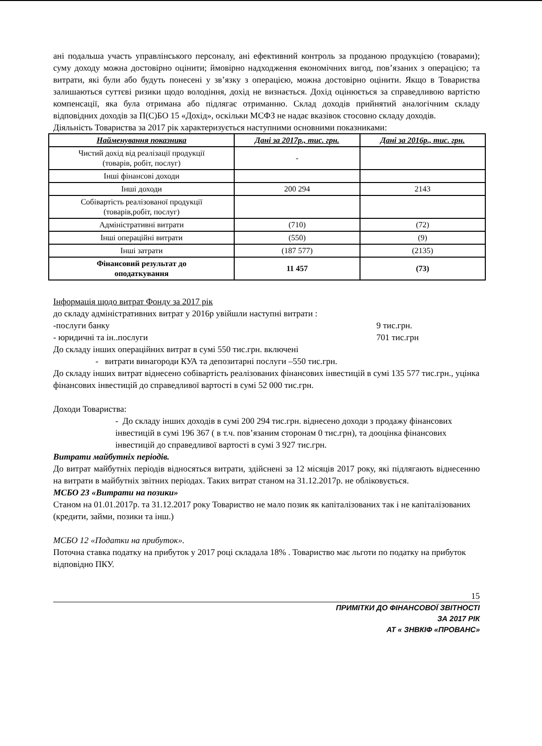ані подальша участь управлінського персоналу, ані ефективний контроль за проданою продукцією (товарами); суму доходу можна достовірно оцінити; ймовірно надходження економічних вигод, пов’язаних з операцією; та витрати, які були або будуть понесені у зв’язку з операцією, можна достовірно оцінити. Якщо в Товариства залишаються суттєві ризики щодо володіння, дохід не визнається. Дохід оцінюється за справедливою вартістю компенсації, яка була отримана або підлягає отриманню. Склад доходів прийнятий аналогічним складу відповідних доходів за П(С)БО 15 «Дохід», оскільки МСФЗ не надає вказівок стосовно складу доходів.
Діяльність Товариства за 2017 рік характеризується наступними основними показниками:
| Найменування показника | Дані за 2017р., тис. грн. | Дані за 2016р., тис. грн. |
| --- | --- | --- |
| Чистий дохід від реалізації продукції (товарів, робіт, послуг) | - | |
| Інші фінансові доходи | | |
| Інші доходи | 200 294 | 2143 |
| Собівартість реалізованої продукції (товарів,робіт, послуг) | | |
| Адміністративні витрати | (710) | (72) |
| Інші операційні витрати | (550) | (9) |
| Інші затрати | (187 577) | (2135) |
| Фінансовий результат до оподаткування | 11 457 | (73) |
Інформація щодо витрат Фонду за 2017 рік
до складу адміністративних витрат у 2016р увійшли наступні витрати :
-послуги банку 9 тис.грн.
- юридичні та ін..послуги 701 тис.грн
До складу інших операційних витрат в сумі 550 тис.грн. включені
- витрати винагороди КУА та депозитарні послуги –550 тис.грн.
До складу інших витрат віднесено собівартість реалізованих фінансових інвестицій в сумі 135 577 тис.грн., уцінка фінансових інвестицій до справедливої вартості в сумі 52 000 тис.грн.
Доходи Товариства:
- До складу інших доходів в сумі 200 294 тис.грн. віднесено доходи з продажу фінансових інвестицій в сумі 196 367 ( в т.ч. пов’язаним сторонам 0 тис.грн), та дооцінка фінансових інвестицій до справедливої вартості в сумі 3 927 тис.грн.
Витрати майбутніх періодів.
До витрат майбутніх періодів відносяться витрати, здійснені за 12 місяців 2017 року, які підлягають віднесенню на витрати в майбутніх звітних періодах. Таких витрат станом на 31.12.2017р. не обліковується.
МСБО 23 «Витрати на позики»
Станом на 01.01.2017р. та 31.12.2017 року Товариство не мало позик як капіталізованих так і не капіталізованих (кредити, займи, позики та інш.)
МСБО 12 «Податки на прибуток».
Поточна ставка податку на прибуток у 2017 році складала 18% . Товариство має льготи по податку на прибуток відповідно ПКУ.
15
ПРИМІТКИ ДО ФІНАНСОВОЇ ЗВІТНОСТІ
ЗА 2017 РІК
АТ « ЗНВКІФ «ПРОВАНС»